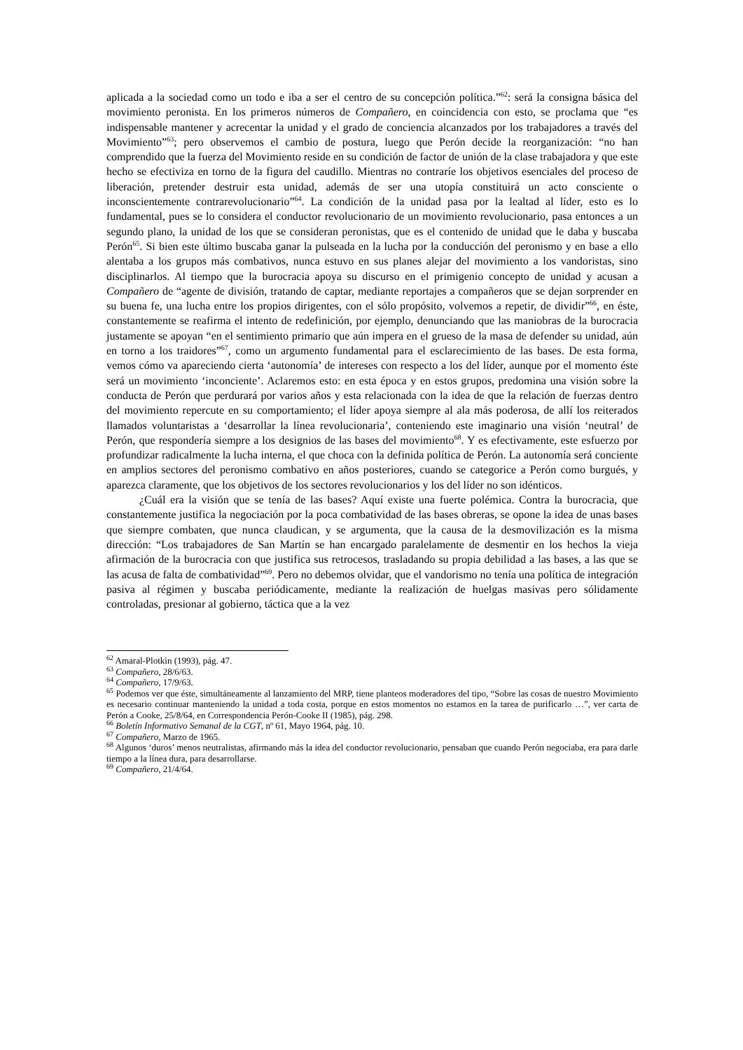aplicada a la sociedad como un todo e iba a ser el centro de su concepción política.”<sup>62</sup>: será la consigna básica del movimiento peronista. En los primeros números de Compañero, en coincidencia con esto, se proclama que “es indispensable mantener y acrecentar la unidad y el grado de conciencia alcanzados por los trabajadores a través del Movimiento”<sup>63</sup>; pero observemos el cambio de postura, luego que Perón decide la reorganización: “no han comprendido que la fuerza del Movimiento reside en su condición de factor de unión de la clase trabajadora y que este hecho se efectiviza en torno de la figura del caudillo. Mientras no contraríe los objetivos esenciales del proceso de liberación, pretender destruir esta unidad, además de ser una utopía constituirá un acto consciente o inconscientemente contrarevolucionario”<sup>64</sup>. La condición de la unidad pasa por la lealtad al líder, esto es lo fundamental, pues se lo considera el conductor revolucionario de un movimiento revolucionario, pasa entonces a un segundo plano, la unidad de los que se consideran peronistas, que es el contenido de unidad que le daba y buscaba Perón<sup>65</sup>. Si bien este último buscaba ganar la pulseada en la lucha por la conducción del peronismo y en base a ello alentaba a los grupos más combativos, nunca estuvo en sus planes alejar del movimiento a los vandoristas, sino disciplinarlos. Al tiempo que la burocracia apoya su discurso en el primigenio concepto de unidad y acusan a Compañero de “agente de división, tratando de captar, mediante reportajes a compañeros que se dejan sorprender en su buena fe, una lucha entre los propios dirigentes, con el sólo propósito, volvemos a repetir, de dividir”<sup>66</sup>, en éste, constantemente se reafirma el intento de redefinición, por ejemplo, denunciando que las maniobras de la burocracia justamente se apoyan “en el sentimiento primario que aún impera en el grueso de la masa de defender su unidad, aún en torno a los traidores”<sup>67</sup>, como un argumento fundamental para el esclarecimiento de las bases. De esta forma, vemos cómo va apareciendo cierta ‘autonomía’ de intereses con respecto a los del líder, aunque por el momento éste será un movimiento ‘inconciente’. Aclaremos esto: en esta época y en estos grupos, predomina una visión sobre la conducta de Perón que perdurará por varios años y esta relacionada con la idea de que la relación de fuerzas dentro del movimiento repercute en su comportamiento; el líder apoya siempre al ala más poderosa, de allí los reiterados llamados voluntaristas a ‘desarrollar la línea revolucionaria’, conteniendo este imaginario una visión ‘neutral’ de Perón, que respondería siempre a los designios de las bases del movimiento<sup>68</sup>. Y es efectivamente, este esfuerzo por profundizar radicalmente la lucha interna, el que choca con la definida política de Perón. La autonomía será conciente en amplios sectores del peronismo combativo en años posteriores, cuando se categorice a Perón como burgués, y aparezca claramente, que los objetivos de los sectores revolucionarios y los del líder no son idénticos.
¿Cuál era la visión que se tenía de las bases? Aquí existe una fuerte polémica. Contra la burocracia, que constantemente justifica la negociación por la poca combatividad de las bases obreras, se opone la idea de unas bases que siempre combaten, que nunca claudican, y se argumenta, que la causa de la desmovilización es la misma dirección: “Los trabajadores de San Martín se han encargado paralelamente de desmentir en los hechos la vieja afirmación de la burocracia con que justifica sus retrocesos, trasladando su propia debilidad a las bases, a las que se las acusa de falta de combatividad”<sup>69</sup>. Pero no debemos olvidar, que el vandorismo no tenía una política de integración pasiva al régimen y buscaba periódicamente, mediante la realización de huelgas masivas pero sólidamente controladas, presionar al gobierno, táctica que a la vez
<sup>62</sup> Amaral-Plotkin (1993), pág. 47.
<sup>63</sup> Compañero, 28/6/63.
<sup>64</sup> Compañero, 17/9/63.
<sup>65</sup> Podemos ver que éste, simultáneamente al lanzamiento del MRP, tiene planteos moderadores del tipo, “Sobre las cosas de nuestro Movimiento es necesario continuar manteniendo la unidad a toda costa, porque en estos momentos no estamos en la tarea de purificarlo …”, ver carta de Perón a Cooke, 25/8/64, en Correspondencia Perón-Cooke II (1985), pág. 298.
<sup>66</sup> Boletín Informativo Semanal de la CGT, nº 61, Mayo 1964, pág. 10.
<sup>67</sup> Compañero, Marzo de 1965.
<sup>68</sup> Algunos ‘duros’ menos neutralistas, afirmando más la idea del conductor revolucionario, pensaban que cuando Perón negociaba, era para darle tiempo a la línea dura, para desarrollarse.
<sup>69</sup> Compañero, 21/4/64.